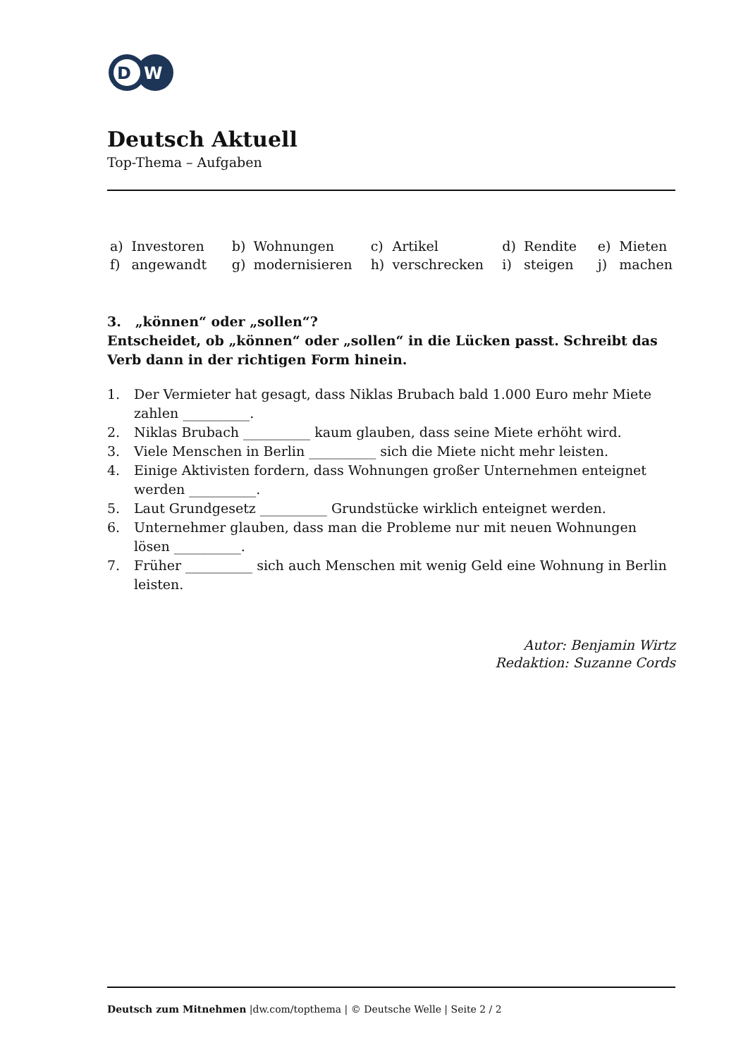D
W
Deutsch Aktuell
Top-Thema – Aufgaben
| a) | Investoren | b) | Wohnungen | c) | Artikel | d) | Rendite | e) | Mieten |
| f) | angewandt | g) | modernisieren | h) | verschrecken | i) | steigen | j) | machen |
3. „können“ oder „sollen“?
Entscheidet, ob „können“ oder „sollen“ in die Lücken passt. Schreibt das Verb dann in der richtigen Form hinein.
1. Der Vermieter hat gesagt, dass Niklas Brubach bald 1.000 Euro mehr Miete zahlen __________.
2. Niklas Brubach __________ kaum glauben, dass seine Miete erhöht wird.
3. Viele Menschen in Berlin __________ sich die Miete nicht mehr leisten.
4. Einige Aktivisten fordern, dass Wohnungen großer Unternehmen enteignet werden __________.
5. Laut Grundgesetz __________ Grundstücke wirklich enteignet werden.
6. Unternehmer glauben, dass man die Probleme nur mit neuen Wohnungen lösen __________.
7. Früher __________ sich auch Menschen mit wenig Geld eine Wohnung in Berlin leisten.
Autor: Benjamin Wirtz
Redaktion: Suzanne Cords
Deutsch zum Mitnehmen |dw.com/topthema | © Deutsche Welle | Seite 2 / 2